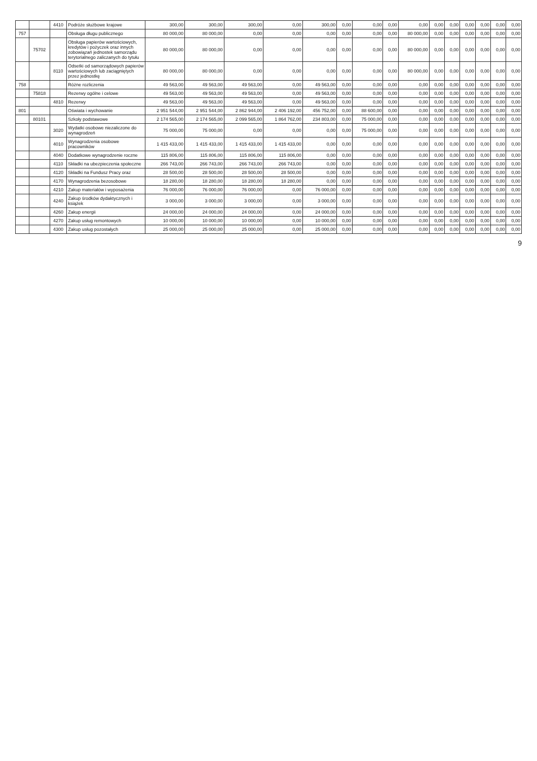| | | 4410 | Podróże służbowe krajowe | 300,00 | 300,00 | 300,00 | 0,00 | 300,00 | 0,00 | 0,00 | 0,00 | 0,00 | 0,00 | 0,00 | 0,00 | 0,00 | 0,00 | 0,00 |
| 757 | | | Obsługa długu publicznego | 80 000,00 | 80 000,00 | 0,00 | 0,00 | 0,00 | 0,00 | 0,00 | 0,00 | 80 000,00 | 0,00 | 0,00 | 0,00 | 0,00 | 0,00 | 0,00 |
| | 75702 | | Obsługa papierów wartościowych, kredytów i pożyczek oraz innych zobowiązań jednostek samorządu terytorialnego zaliczanych do tytułu | 80 000,00 | 80 000,00 | 0,00 | 0,00 | 0,00 | 0,00 | 0,00 | 0,00 | 80 000,00 | 0,00 | 0,00 | 0,00 | 0,00 | 0,00 | 0,00 |
| | | 8110 | Odsetki od samorządowych papierów wartościowych lub zaciągniętych przez jednostkę | 80 000,00 | 80 000,00 | 0,00 | 0,00 | 0,00 | 0,00 | 0,00 | 0,00 | 80 000,00 | 0,00 | 0,00 | 0,00 | 0,00 | 0,00 | 0,00 |
| 758 | | | Różne rozliczenia | 49 563,00 | 49 563,00 | 49 563,00 | 0,00 | 49 563,00 | 0,00 | 0,00 | 0,00 | 0,00 | 0,00 | 0,00 | 0,00 | 0,00 | 0,00 | 0,00 |
| | 75818 | | Rezerwy ogólne i celowe | 49 563,00 | 49 563,00 | 49 563,00 | 0,00 | 49 563,00 | 0,00 | 0,00 | 0,00 | 0,00 | 0,00 | 0,00 | 0,00 | 0,00 | 0,00 | 0,00 |
| | | 4810 | Rezerwy | 49 563,00 | 49 563,00 | 49 563,00 | 0,00 | 49 563,00 | 0,00 | 0,00 | 0,00 | 0,00 | 0,00 | 0,00 | 0,00 | 0,00 | 0,00 | 0,00 |
| 801 | | | Oświata i wychowanie | 2 951 544,00 | 2 951 544,00 | 2 862 944,00 | 2 406 192,00 | 456 752,00 | 0,00 | 88 600,00 | 0,00 | 0,00 | 0,00 | 0,00 | 0,00 | 0,00 | 0,00 | 0,00 |
| | 80101 | | Szkoły podstawowe | 2 174 565,00 | 2 174 565,00 | 2 099 565,00 | 1 864 762,00 | 234 803,00 | 0,00 | 75 000,00 | 0,00 | 0,00 | 0,00 | 0,00 | 0,00 | 0,00 | 0,00 | 0,00 |
| | | 3020 | Wydatki osobowe niezaliczone do wynagrodzeń | 75 000,00 | 75 000,00 | 0,00 | 0,00 | 0,00 | 0,00 | 75 000,00 | 0,00 | 0,00 | 0,00 | 0,00 | 0,00 | 0,00 | 0,00 | 0,00 |
| | | 4010 | Wynagrodzenia osobowe pracowników | 1 415 433,00 | 1 415 433,00 | 1 415 433,00 | 1 415 433,00 | 0,00 | 0,00 | 0,00 | 0,00 | 0,00 | 0,00 | 0,00 | 0,00 | 0,00 | 0,00 | 0,00 |
| | | 4040 | Dodatkowe wynagrodzenie roczne | 115 806,00 | 115 806,00 | 115 806,00 | 115 806,00 | 0,00 | 0,00 | 0,00 | 0,00 | 0,00 | 0,00 | 0,00 | 0,00 | 0,00 | 0,00 | 0,00 |
| | | 4110 | Składki na ubezpieczenia społeczne | 266 743,00 | 266 743,00 | 266 743,00 | 266 743,00 | 0,00 | 0,00 | 0,00 | 0,00 | 0,00 | 0,00 | 0,00 | 0,00 | 0,00 | 0,00 | 0,00 |
| | | 4120 | Składki na Fundusz Pracy oraz | 28 500,00 | 28 500,00 | 28 500,00 | 28 500,00 | 0,00 | 0,00 | 0,00 | 0,00 | 0,00 | 0,00 | 0,00 | 0,00 | 0,00 | 0,00 | 0,00 |
| | | 4170 | Wynagrodzenia bezosobowe | 18 280,00 | 18 280,00 | 18 280,00 | 18 280,00 | 0,00 | 0,00 | 0,00 | 0,00 | 0,00 | 0,00 | 0,00 | 0,00 | 0,00 | 0,00 | 0,00 |
| | | 4210 | Zakup materiałów i wyposażenia | 76 000,00 | 76 000,00 | 76 000,00 | 0,00 | 76 000,00 | 0,00 | 0,00 | 0,00 | 0,00 | 0,00 | 0,00 | 0,00 | 0,00 | 0,00 | 0,00 |
| | | 4240 | Zakup środków dydaktycznych i książek | 3 000,00 | 3 000,00 | 3 000,00 | 0,00 | 3 000,00 | 0,00 | 0,00 | 0,00 | 0,00 | 0,00 | 0,00 | 0,00 | 0,00 | 0,00 | 0,00 |
| | | 4260 | Zakup energii | 24 000,00 | 24 000,00 | 24 000,00 | 0,00 | 24 000,00 | 0,00 | 0,00 | 0,00 | 0,00 | 0,00 | 0,00 | 0,00 | 0,00 | 0,00 | 0,00 |
| | | 4270 | Zakup usług remontowych | 10 000,00 | 10 000,00 | 10 000,00 | 0,00 | 10 000,00 | 0,00 | 0,00 | 0,00 | 0,00 | 0,00 | 0,00 | 0,00 | 0,00 | 0,00 | 0,00 |
| | | 4300 | Zakup usług pozostałych | 25 000,00 | 25 000,00 | 25 000,00 | 0,00 | 25 000,00 | 0,00 | 0,00 | 0,00 | 0,00 | 0,00 | 0,00 | 0,00 | 0,00 | 0,00 | 0,00 |
9